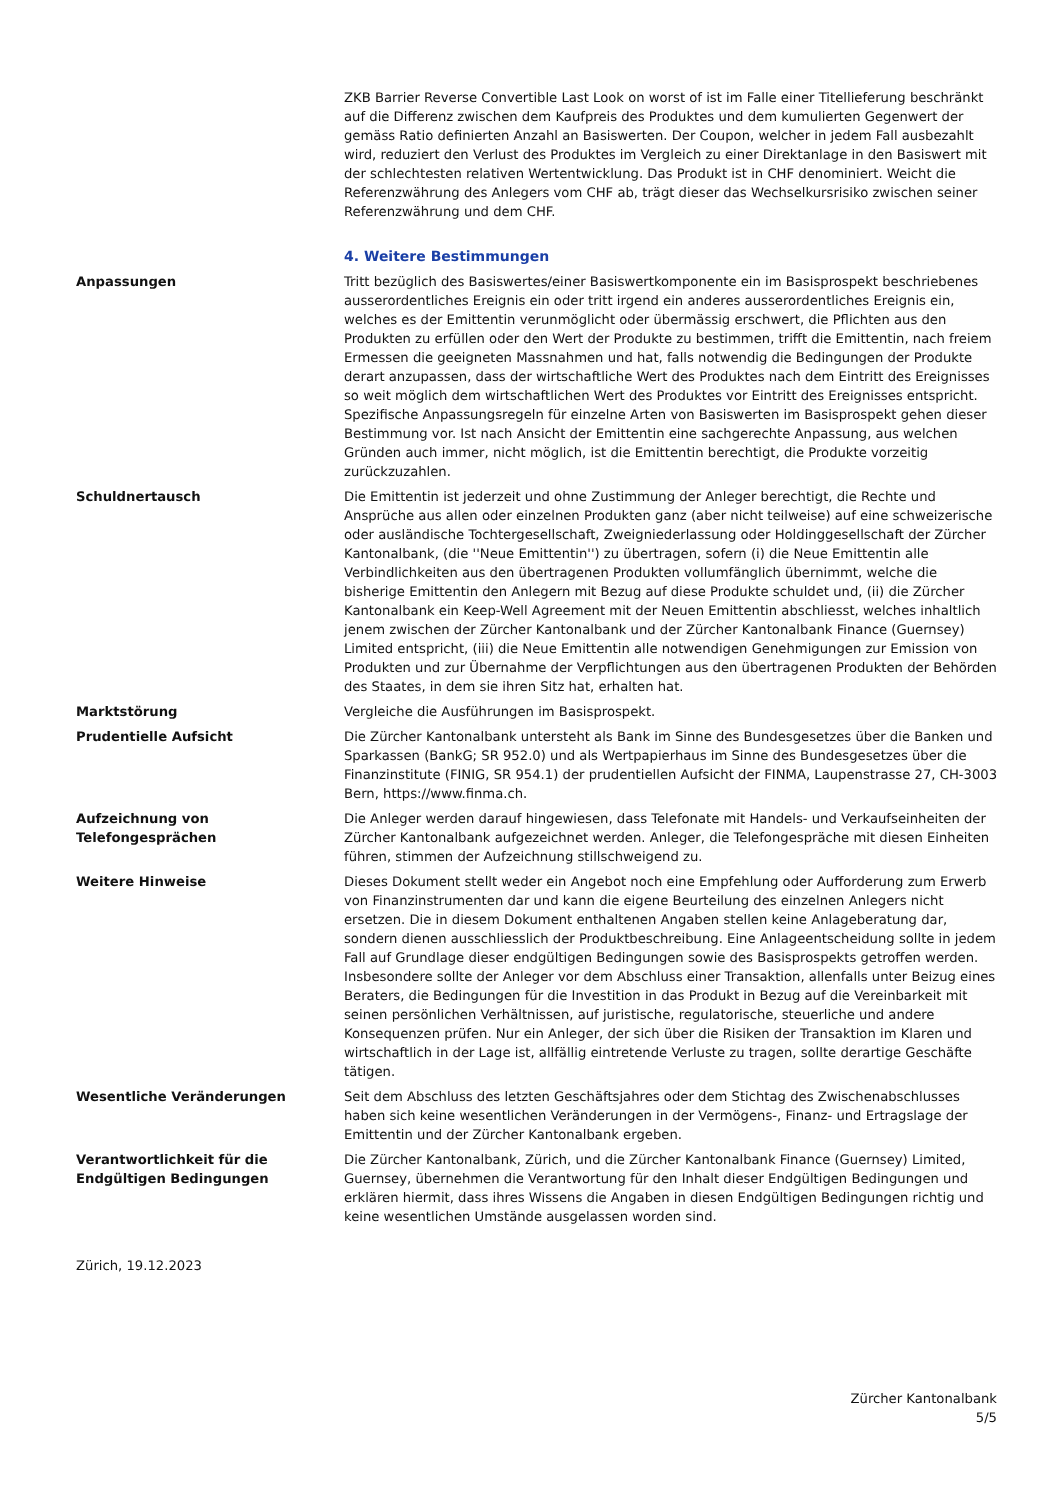ZKB Barrier Reverse Convertible Last Look on worst of ist im Falle einer Titellieferung beschränkt auf die Differenz zwischen dem Kaufpreis des Produktes und dem kumulierten Gegenwert der gemäss Ratio definierten Anzahl an Basiswerten. Der Coupon, welcher in jedem Fall ausbezahlt wird, reduziert den Verlust des Produktes im Vergleich zu einer Direktanlage in den Basiswert mit der schlechtesten relativen Wertentwicklung. Das Produkt ist in CHF denominiert. Weicht die Referenzwährung des Anlegers vom CHF ab, trägt dieser das Wechselkursrisiko zwischen seiner Referenzwährung und dem CHF.
4. Weitere Bestimmungen
Anpassungen Tritt bezüglich des Basiswertes/einer Basiswertkomponente ein im Basisprospekt beschriebenes ausserordentliches Ereignis ein oder tritt irgend ein anderes ausserordentliches Ereignis ein, welches es der Emittentin verunmöglicht oder übermässig erschwert, die Pflichten aus den Produkten zu erfüllen oder den Wert der Produkte zu bestimmen, trifft die Emittentin, nach freiem Ermessen die geeigneten Massnahmen und hat, falls notwendig die Bedingungen der Produkte derart anzupassen, dass der wirtschaftliche Wert des Produktes nach dem Eintritt des Ereignisses so weit möglich dem wirtschaftlichen Wert des Produktes vor Eintritt des Ereignisses entspricht. Spezifische Anpassungsregeln für einzelne Arten von Basiswerten im Basisprospekt gehen dieser Bestimmung vor. Ist nach Ansicht der Emittentin eine sachgerechte Anpassung, aus welchen Gründen auch immer, nicht möglich, ist die Emittentin berechtigt, die Produkte vorzeitig zurückzuzahlen.
Schuldnertausch Die Emittentin ist jederzeit und ohne Zustimmung der Anleger berechtigt, die Rechte und Ansprüche aus allen oder einzelnen Produkten ganz (aber nicht teilweise) auf eine schweizerische oder ausländische Tochtergesellschaft, Zweigniederlassung oder Holdinggesellschaft der Zürcher Kantonalbank, (die ''Neue Emittentin'') zu übertragen, sofern (i) die Neue Emittentin alle Verbindlichkeiten aus den übertragenen Produkten vollumfänglich übernimmt, welche die bisherige Emittentin den Anlegern mit Bezug auf diese Produkte schuldet und, (ii) die Zürcher Kantonalbank ein Keep-Well Agreement mit der Neuen Emittentin abschliesst, welches inhaltlich jenem zwischen der Zürcher Kantonalbank und der Zürcher Kantonalbank Finance (Guernsey) Limited entspricht, (iii) die Neue Emittentin alle notwendigen Genehmigungen zur Emission von Produkten und zur Übernahme der Verpflichtungen aus den übertragenen Produkten der Behörden des Staates, in dem sie ihren Sitz hat, erhalten hat.
Marktstörung Vergleiche die Ausführungen im Basisprospekt.
Prudentielle Aufsicht Die Zürcher Kantonalbank untersteht als Bank im Sinne des Bundesgesetzes über die Banken und Sparkassen (BankG; SR 952.0) und als Wertpapierhaus im Sinne des Bundesgesetzes über die Finanzinstitute (FINIG, SR 954.1) der prudentiellen Aufsicht der FINMA, Laupenstrasse 27, CH-3003 Bern, https://www.finma.ch.
Aufzeichnung von
Telefongesprächen
Die Anleger werden darauf hingewiesen, dass Telefonate mit Handels- und Verkaufseinheiten der Zürcher Kantonalbank aufgezeichnet werden. Anleger, die Telefongespräche mit diesen Einheiten führen, stimmen der Aufzeichnung stillschweigend zu.
Weitere Hinweise Dieses Dokument stellt weder ein Angebot noch eine Empfehlung oder Aufforderung zum Erwerb von Finanzinstrumenten dar und kann die eigene Beurteilung des einzelnen Anlegers nicht ersetzen. Die in diesem Dokument enthaltenen Angaben stellen keine Anlageberatung dar, sondern dienen ausschliesslich der Produktbeschreibung. Eine Anlageentscheidung sollte in jedem Fall auf Grundlage dieser endgültigen Bedingungen sowie des Basisprospekts getroffen werden. Insbesondere sollte der Anleger vor dem Abschluss einer Transaktion, allenfalls unter Beizug eines Beraters, die Bedingungen für die Investition in das Produkt in Bezug auf die Vereinbarkeit mit seinen persönlichen Verhältnissen, auf juristische, regulatorische, steuerliche und andere Konsequenzen prüfen. Nur ein Anleger, der sich über die Risiken der Transaktion im Klaren und wirtschaftlich in der Lage ist, allfällig eintretende Verluste zu tragen, sollte derartige Geschäfte tätigen.
Wesentliche Veränderungen Seit dem Abschluss des letzten Geschäftsjahres oder dem Stichtag des Zwischenabschlusses haben sich keine wesentlichen Veränderungen in der Vermögens-, Finanz- und Ertragslage der Emittentin und der Zürcher Kantonalbank ergeben.
Verantwortlichkeit für die
Endgültigen Bedingungen
Die Zürcher Kantonalbank, Zürich, und die Zürcher Kantonalbank Finance (Guernsey) Limited, Guernsey, übernehmen die Verantwortung für den Inhalt dieser Endgültigen Bedingungen und erklären hiermit, dass ihres Wissens die Angaben in diesen Endgültigen Bedingungen richtig und keine wesentlichen Umstände ausgelassen worden sind.
Zürich, 19.12.2023
Zürcher Kantonalbank
5/5